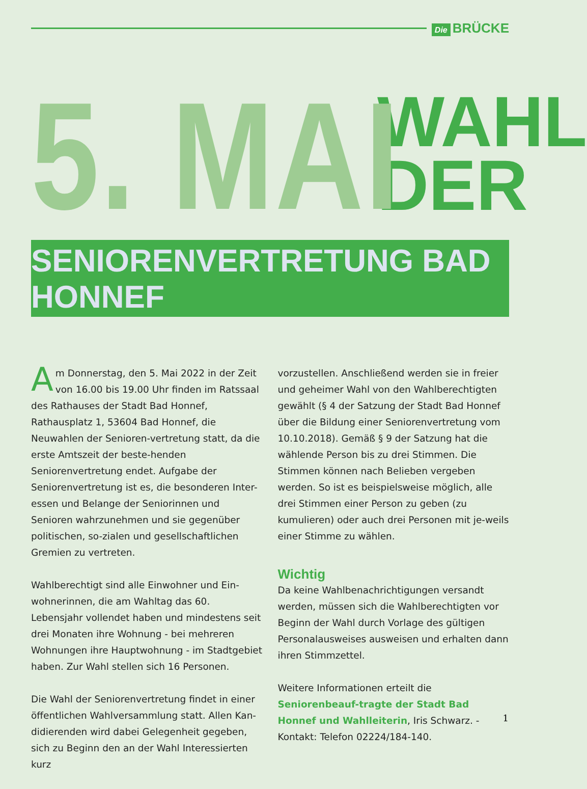Die BRÜCKE
5. MAI
WAHL
DER
SENIORENVERTRETUNG BAD HONNEF
Am Donnerstag, den 5. Mai 2022 in der Zeit von 16.00 bis 19.00 Uhr finden im Ratssaal des Rathauses der Stadt Bad Honnef, Rathausplatz 1, 53604 Bad Honnef, die Neuwahlen der Senioren-vertretung statt, da die erste Amtszeit der beste-henden Seniorenvertretung endet. Aufgabe der Seniorenvertretung ist es, die besonderen Inter-essen und Belange der Seniorinnen und Senioren wahrzunehmen und sie gegenüber politischen, so-zialen und gesellschaftlichen Gremien zu vertreten.
Wahlberechtigt sind alle Einwohner und Ein-wohnerinnen, die am Wahltag das 60. Lebensjahr vollendet haben und mindestens seit drei Monaten ihre Wohnung - bei mehreren Wohnungen ihre Hauptwohnung - im Stadtgebiet haben. Zur Wahl stellen sich 16 Personen.
Die Wahl der Seniorenvertretung findet in einer öffentlichen Wahlversammlung statt. Allen Kan-didierenden wird dabei Gelegenheit gegeben, sich zu Beginn den an der Wahl Interessierten kurz
vorzustellen. Anschließend werden sie in freier und geheimer Wahl von den Wahlberechtigten gewählt (§ 4 der Satzung der Stadt Bad Honnef über die Bildung einer Seniorenvertretung vom 10.10.2018). Gemäß § 9 der Satzung hat die wählende Person bis zu drei Stimmen. Die Stimmen können nach Belieben vergeben werden. So ist es beispielsweise möglich, alle drei Stimmen einer Person zu geben (zu kumulieren) oder auch drei Personen mit je-weils einer Stimme zu wählen.
Wichtig
Da keine Wahlbenachrichtigungen versandt werden, müssen sich die Wahlberechtigten vor Beginn der Wahl durch Vorlage des gültigen Personalausweises ausweisen und erhalten dann ihren Stimmzettel.
Weitere Informationen erteilt die Seniorenbeauf-tragte der Stadt Bad Honnef und Wahlleiterin, Iris Schwarz. - Kontakt: Telefon 02224/184-140.
1